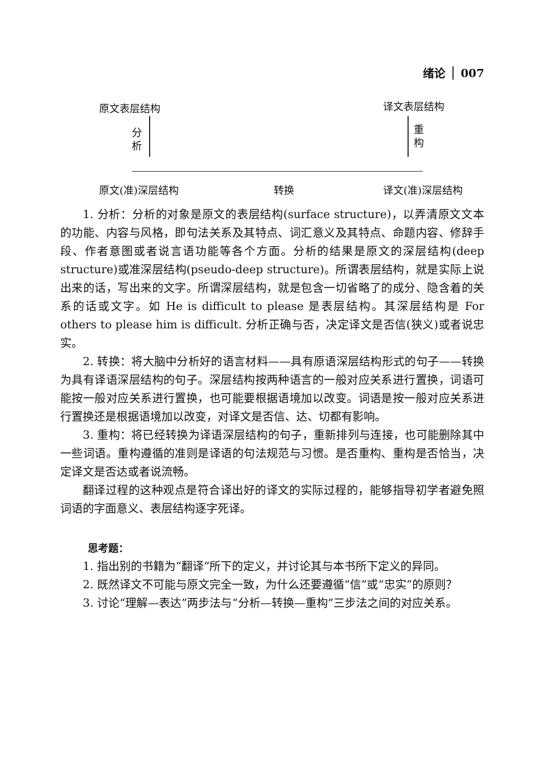绪论 007
原文表层结构 译文表层结构
分 析
重 构
原文(准)深层结构 转换 译文(准)深层结构
1. 分析：分析的对象是原文的表层结构(surface structure)，以弄清原文文本的功能、内容与风格，即句法关系及其特点、词汇意义及其特点、命题内容、修辞手段、作者意图或者说言语功能等各个方面。分析的结果是原文的深层结构(deep structure)或准深层结构(pseudo-deep structure)。所谓表层结构，就是实际上说出来的话，写出来的文字。所谓深层结构，就是包含一切省略了的成分、隐含着的关系的话或文字。如 He is difficult to please 是表层结构。其深层结构是 For others to please him is difficult. 分析正确与否，决定译文是否信(狭义)或者说忠实。
2. 转换：将大脑中分析好的语言材料——具有原语深层结构形式的句子——转换为具有译语深层结构的句子。深层结构按两种语言的一般对应关系进行置换，词语可能按一般对应关系进行置换，也可能要根据语境加以改变。词语是按一般对应关系进行置换还是根据语境加以改变，对译文是否信、达、切都有影响。
3. 重构：将已经转换为译语深层结构的句子，重新排列与连接，也可能删除其中一些词语。重构遵循的准则是译语的句法规范与习惯。是否重构、重构是否恰当，决定译文是否达或者说流畅。
翻译过程的这种观点是符合译出好的译文的实际过程的，能够指导初学者避免照词语的字面意义、表层结构逐字死译。
思考题：
1. 指出别的书籍为“翻译”所下的定义，并讨论其与本书所下定义的异同。
2. 既然译文不可能与原文完全一致，为什么还要遵循“信”或“忠实”的原则？
3. 讨论“理解—表达”两步法与“分析—转换—重构”三步法之间的对应关系。